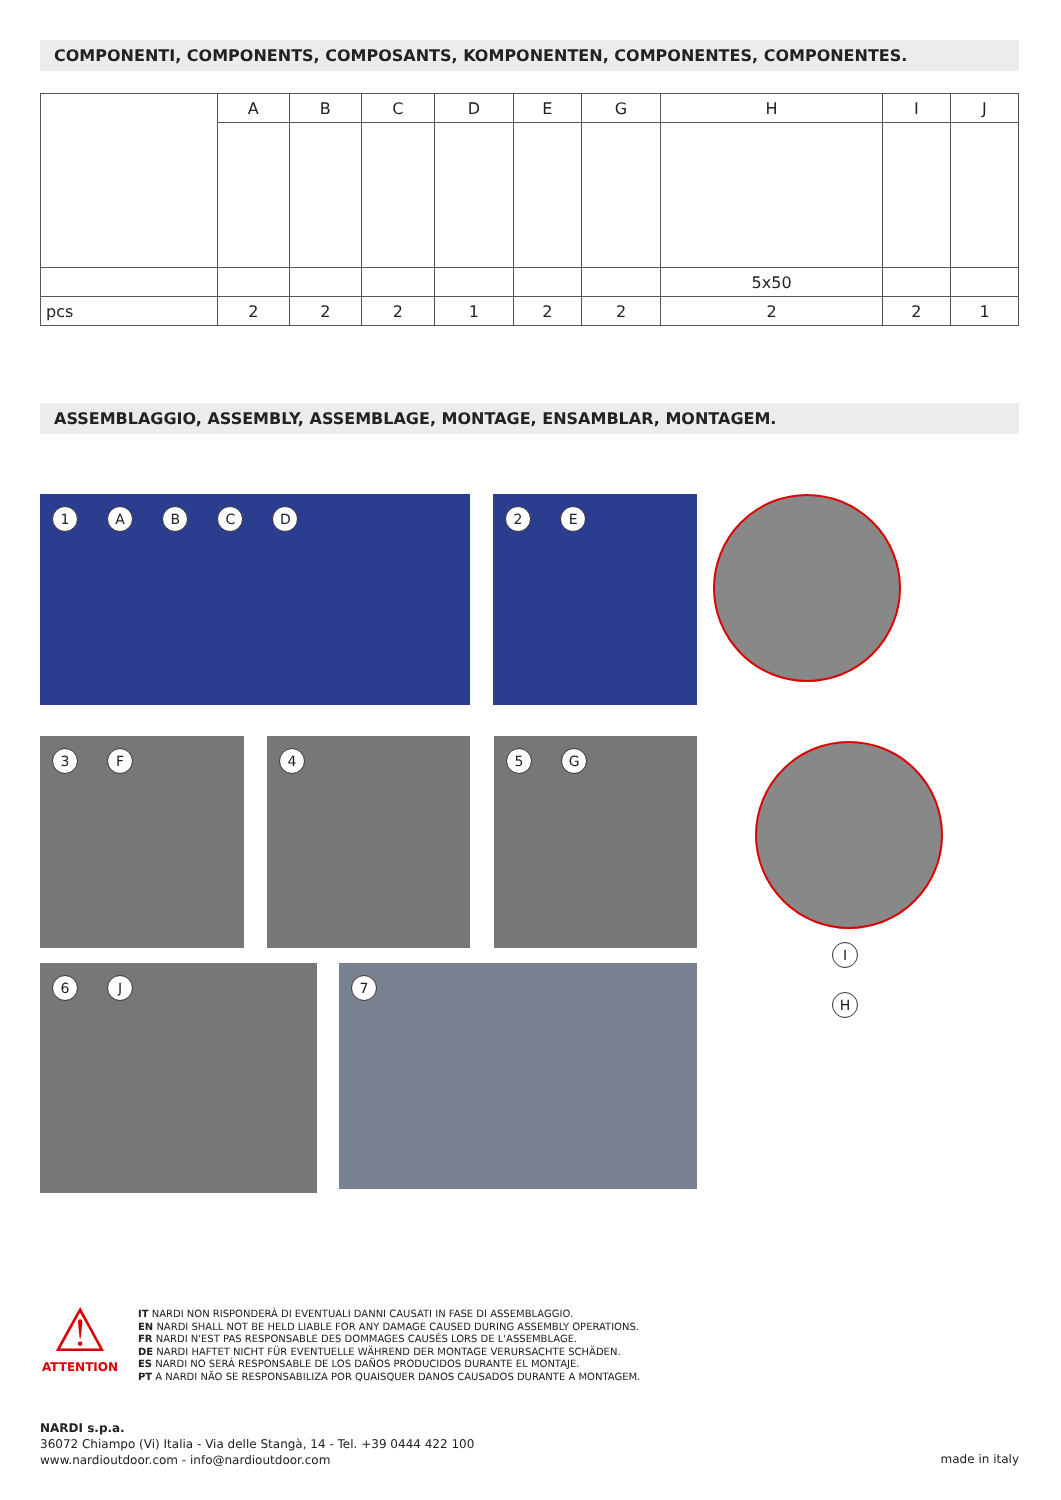COMPONENTI, COMPONENTS, COMPOSANTS, KOMPONENTEN, COMPONENTES, COMPONENTES.
| | A | B | C | D | E | G | H | I | J |
| --- | --- | --- | --- | --- | --- | --- | --- | --- | --- |
| | | | | | | | 5x50 | | |
| pcs | 2 | 2 | 2 | 1 | 2 | 2 | 2 | 2 | 1 |
ASSEMBLAGGIO, ASSEMBLY, ASSEMBLAGE, MONTAGE, ENSAMBLAR, MONTAGEM.
1 A B C D 2 E
3 F 4 5 G
I
H
6 J 7
⚠
ATTENTION
IT NARDI NON RISPONDERÀ DI EVENTUALI DANNI CAUSATI IN FASE DI ASSEMBLAGGIO.
EN NARDI SHALL NOT BE HELD LIABLE FOR ANY DAMAGE CAUSED DURING ASSEMBLY OPERATIONS.
FR NARDI N'EST PAS RESPONSABLE DES DOMMAGES CAUSÉS LORS DE L'ASSEMBLAGE.
DE NARDI HAFTET NICHT FÜR EVENTUELLE WÄHREND DER MONTAGE VERURSACHTE SCHÄDEN.
ES NARDI NO SERÁ RESPONSABLE DE LOS DAÑOS PRODUCIDOS DURANTE EL MONTAJE.
PT A NARDI NÃO SE RESPONSABILIZA POR QUAISQUER DANOS CAUSADOS DURANTE A MONTAGEM.
NARDI s.p.a.
36072 Chiampo (Vi) Italia - Via delle Stangà, 14 - Tel. +39 0444 422 100
www.nardioutdoor.com - info@nardioutdoor.com
made in italy